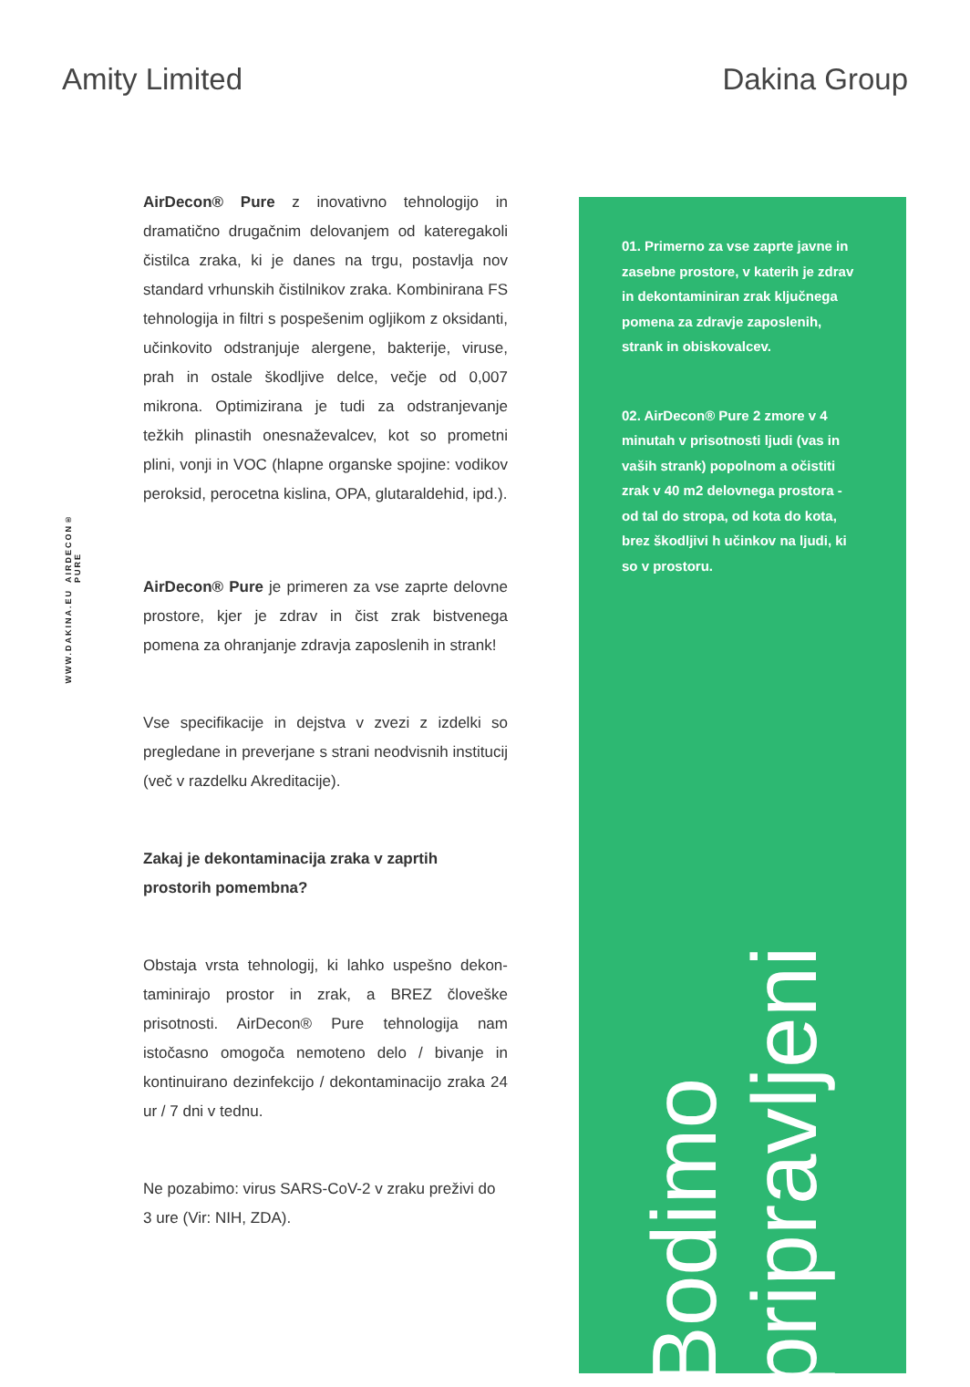Amity Limited Dakina Group
AIRDECON® PURE
WWW.DAKINA.EU
AirDecon® Pure z inovativno tehnologijo in dramatično drugačnim delovanjem od kateregakoli čistilca zraka, ki je danes na trgu, postavlja nov standard vrhunskih čistilnikov zraka. Kombinirana FS tehnologija in filtri s pospešenim ogljikom z oksidanti, učinkovito odstranjuje alergene, bakterije, viruse, prah in ostale škodljive delce, večje od 0,007 mikrona. Optimizirana je tudi za odstranjevanje težkih plinastih onesnaževalcev, kot so prometni plini, vonji in VOC (hlapne organske spojine: vodikov peroksid, perocetna kislina, OPA, glutaraldehid, ipd.).
AirDecon® Pure je primeren za vse zaprte delovne prostore, kjer je zdrav in čist zrak bistvenega pomena za ohranjanje zdravja zaposlenih in strank!
Vse specifikacije in dejstva v zvezi z izdelki so pregledane in preverjane s strani neodvisnih institucij (več v razdelku Akreditacije).
Zakaj je dekontaminacija zraka v zaprtih prostorih pomembna?
Obstaja vrsta tehnologij, ki lahko uspešno dekon-taminirajo prostor in zrak, a BREZ človeške prisotnosti. AirDecon® Pure tehnologija nam istočasno omogoča nemoteno delo / bivanje in kontinuirano dezinfekcijo / dekontaminacijo zraka 24 ur / 7 dni v tednu.
Ne pozabimo: virus SARS-CoV-2 v zraku preživi do 3 ure (Vir: NIH, ZDA).
01. Primerno za vse zaprte javne in zasebne prostore, v katerih je zdrav in dekontaminiran zrak ključnega pomena za zdravje zaposlenih, strank in obiskovalcev.
02. AirDecon® Pure 2 zmore v 4 minutah v prisotnosti ljudi (vas in vaših strank) popolnom a očistiti zrak v 40 m2 delovnega prostora - od tal do stropa, od kota do kota, brez škodljivi h učinkov na ljudi, ki so v prostoru.
Bodimo
pripravljeni